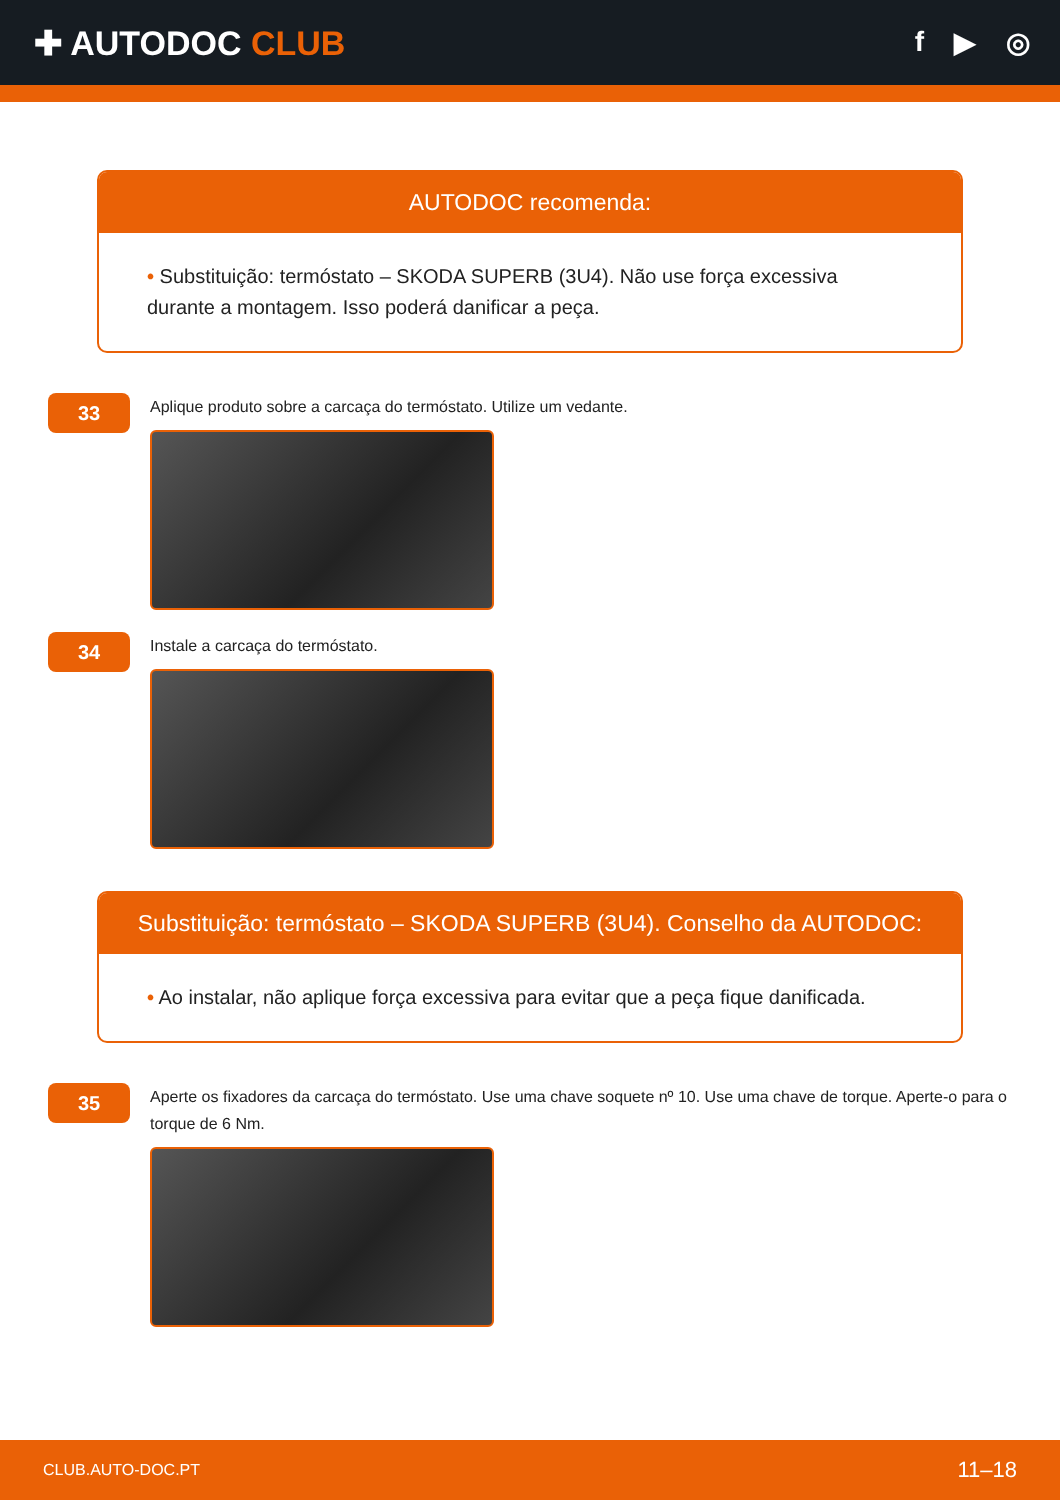✚ AUTODOC CLUB
f ▶ ◎
AUTODOC recomenda:
• Substituição: termóstato – SKODA SUPERB (3U4). Não use força excessiva durante a montagem. Isso poderá danificar a peça.
33
Aplique produto sobre a carcaça do termóstato. Utilize um vedante.
34
Instale a carcaça do termóstato.
Substituição: termóstato – SKODA SUPERB (3U4). Conselho da AUTODOC:
• Ao instalar, não aplique força excessiva para evitar que a peça fique danificada.
35
Aperte os fixadores da carcaça do termóstato. Use uma chave soquete nº 10. Use uma chave de torque. Aperte-o para o torque de 6 Nm.
CLUB.AUTO-DOC.PT 11–18